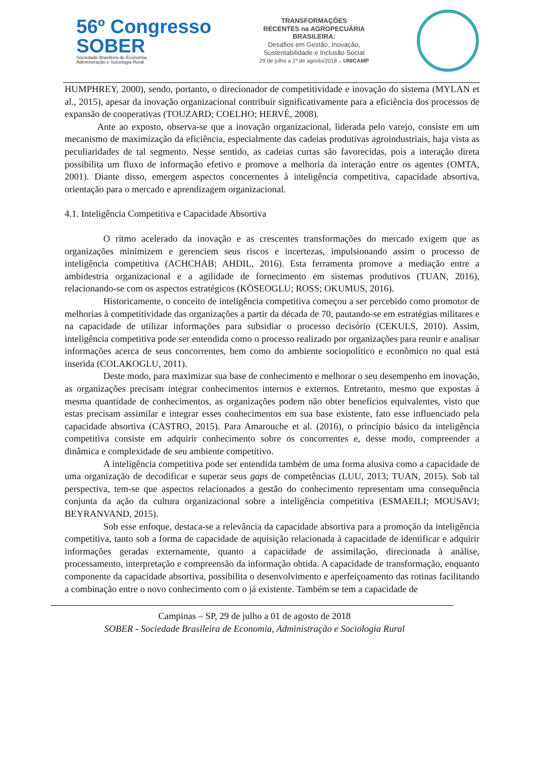56º Congresso
SOBER
Sociedade Brasileira de Economia,
Administração e Sociologia Rural
TRANSFORMAÇÕES
RECENTES na AGROPECUÁRIA
BRASILEIRA:
Desafios em Gestão, Inovação,
Sustentabilidade e Inclusão Social
29 de julho a 1º de agosto/2018 – UNICAMP
HUMPHREY, 2000), sendo, portanto, o direcionador de competitividade e inovação do sistema (MYLAN et al., 2015), apesar da inovação organizacional contribuir significativamente para a eficiência dos processos de expansão de cooperativas (TOUZARD; COELHO; HERVÉ, 2008).
Ante ao exposto, observa-se que a inovação organizacional, liderada pelo varejo, consiste em um mecanismo de maximização da eficiência, especialmente das cadeias produtivas agroindustriais, haja vista as peculiaridades de tal segmento. Nesse sentido, as cadeias curtas são favorecidas, pois a interação direta possibilita um fluxo de informação efetivo e promove a melhoria da interação entre os agentes (OMTA, 2001). Diante disso, emergem aspectos concernentes à inteligência competitiva, capacidade absortiva, orientação para o mercado e aprendizagem organizacional.
4.1. Inteligência Competitiva e Capacidade Absortiva
O ritmo acelerado da inovação e as crescentes transformações do mercado exigem que as organizações minimizem e gerenciem seus riscos e incertezas, impulsionando assim o processo de inteligência competitiva (ACHCHAB; AHDIL, 2016). Esta ferramenta promove a mediação entre a ambidestria organizacional e a agilidade de fornecimento em sistemas produtivos (TUAN, 2016), relacionando-se com os aspectos estratégicos (KÖSEOGLU; ROSS; OKUMUS, 2016).
Historicamente, o conceito de inteligência competitiva começou a ser percebido como promotor de melhorias à competitividade das organizações a partir da década de 70, pautando-se em estratégias militares e na capacidade de utilizar informações para subsidiar o processo decisório (CEKULS, 2010). Assim, inteligência competitiva pode ser entendida como o processo realizado por organizações para reunir e analisar informações acerca de seus concorrentes, bem como do ambiente sociopolítico e econômico no qual está inserida (COLAKOGLU, 2011).
Deste modo, para maximizar sua base de conhecimento e melhorar o seu desempenho em inovação, as organizações precisam integrar conhecimentos internos e externos. Entretanto, mesmo que expostas à mesma quantidade de conhecimentos, as organizações podem não obter benefícios equivalentes, visto que estas precisam assimilar e integrar esses conhecimentos em sua base existente, fato esse influenciado pela capacidade absortiva (CASTRO, 2015). Para Amarouche et al. (2016), o princípio básico da inteligência competitiva consiste em adquirir conhecimento sobre os concorrentes e, desse modo, compreender a dinâmica e complexidade de seu ambiente competitivo.
A inteligência competitiva pode ser entendida também de uma forma alusiva como a capacidade de uma organização de decodificar e superar seus gaps de competências (LUU, 2013; TUAN, 2015). Sob tal perspectiva, tem-se que aspectos relacionados a gestão do conhecimento representam uma consequência conjunta da ação da cultura organizacional sobre a inteligência competitiva (ESMAEILI; MOUSAVI; BEYRANVAND, 2015).
Sob esse enfoque, destaca-se a relevância da capacidade absortiva para a promoção da inteligência competitiva, tanto sob a forma de capacidade de aquisição relacionada à capacidade de identificar e adquirir informações geradas externamente, quanto a capacidade de assimilação, direcionada à análise, processamento, interpretação e compreensão da informação obtida. A capacidade de transformação, enquanto componente da capacidade absortiva, possibilita o desenvolvimento e aperfeiçoamento das rotinas facilitando a combinação entre o novo conhecimento com o já existente. Também se tem a capacidade de
Campinas – SP, 29 de julho a 01 de agosto de 2018
SOBER - Sociedade Brasileira de Economia, Administração e Sociologia Rural